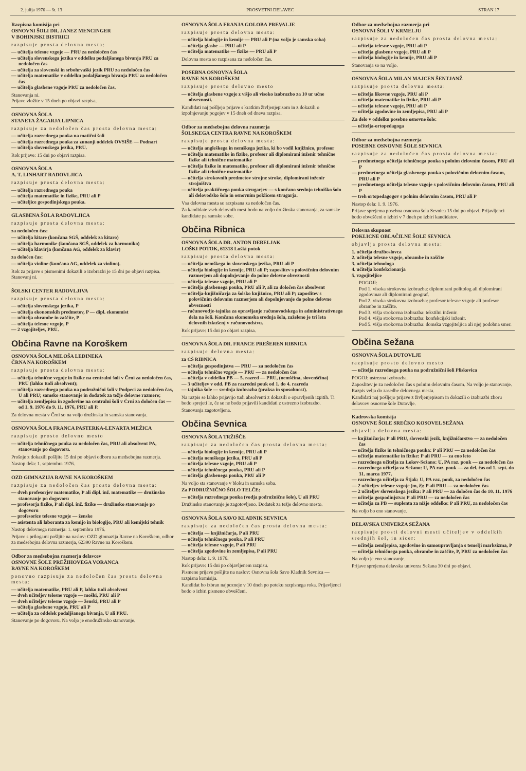2. julija 1976 — št. 13 PROSVETNI DELAVEC STRAN 17
Razpisna komisija pri
OSNOVNI ŠOLI DR. JANEZ MENCINGER
V BOHINJSKI BISTRICI
razpisuje prosta delovna mesta:
— učitelja telesne vzgoje — PRU za nedoločen čas
— učitelja slovenskega jezika v oddelku podaljšanega bivanja PRU za nedoločen čas
— učitelja za slovenski in srbohrvaški jezik PRU za nedoločen čas
— učitelja matematike v oddelku podaljšanega bivanja PRU za nedoločen čas
— učitelja glasbene vzgoje PRU za nedoločen čas.
Stanovanja ni.
Prijave vložite v 15 dneh po objavi razpisa.
OSNOVNA ŠOLA
STANETA ŽAGARJA LIPNICA
razpisuje za nedoločen čas prosta delovna mesta:
— učitelja razrednega pouka na matični šoli
— učitelja razrednega pouka za zunanji oddelek OVSIŠE — Podnart
— učitelja slovenskega jezika, PRU.
Rok prijave: 15 dni po objavi razpisa.
OSNOVNA ŠOLA
A. T. LINHART RADOVLJICA
razpisuje prosta delovna mesta:
— učitelja razrednega pouka
— učitelja matematike in fizike, PRU ali P
— učiteljice gospodinjskega pouka.
GLASBENA ŠOLA RADOVLJICA
razpisuje prosta delovna mesta:
za nedoločen čas:
— učitelja kitare (končana SGŠ, oddelek za kitaro)
— učitelja harmonike (končana SGŠ, oddelek za harmoniko)
— učitelja klavirja (končana AG, oddelek za klavir)
za določen čas:
— učitelja violine (končana AG, oddelek za violino).
Rok za prijave s pismenimi dokazili o izobrazbi je 15 dni po objavi razpisa. Stanovanj ni.
ŠOLSKI CENTER RADOVLJIVA
razpisuje prosta delovna mesta:
— učitelja slovenskega jezika, P
— učitelja ekonomskih predmetov, P — dipl. ekonomist
— učitelja obrambe in zaščite, P
— učitelja telesne vzgoje, P
— 2 vzgojiteljev, PRU.
Občina Ravne na Koroškem
OSNOVNA ŠOLA MILOŠA LEDINEKA
ČRNA NA KOROŠKEM
razpisuje prosta delovna mesta:
— učitelja tehnične vzgoje in fizike na centralni šoli v Črni za nedoločen čas, PRU (lahko tudi absolvent);
— učitelja razrednega pouka na podružnični šoli v Podpeci za nedoločen čas, U ali PRU; samsko stanovanje in dodatek za težje delovne razmere;
— učitelja zemljepisa in zgodovine na centralni šoli v Črni za določen čas — od 1. 9. 1976 do 9. 11. 1976, PRU ali P.
Za delovna mesta v Črni so na voljo družinska in samska stanovanja.
OSNOVNA ŠOLA FRANCA PASTERKA-LENARTA MEŽICA
razpisuje prosto delovno mesto
— učitelja tehničnega pouka za nedoločen čas, PRU ali absolvent PA, stanovanje po dogovoru.
Prošnje z dokazili pošljite 15 dni po objavi odboru za medsebojna razmerja.
Nastop dela: 1. septembra 1976.
OZD GIMNAZIJA RAVNE NA KOROŠKEM
razpisuje za nedoločen čas prosta delovna mesta:
— dveh profesorjev matematike, P ali dipl. inž. matematike — družinsko stanovanje po dogovoru
— profesorja fizike, P ali dipl. inž. fizike — družinsko stanovanje po dogovoru
— profesorice telesne vzgoje — ženske
— asistenta ali laboranta za kemijo in biologijo, PRU ali kemijski tehnik
Nastop delovnega razmerja: 1. septembra 1976.
Prijave s prilogami pošljite na naslov: OZD gimnazija Ravne na Koroškem, odbor za medsebojna delovna razmerja, 62390 Ravne na Koroškem.
Odbor za medsebojna razmerja delavcev
OSNOVNE ŠOLE PREŽIHOVEGA VORANCA
RAVNE NA KOROŠKEM
ponovno razpisuje za nedoločen čas prosta delovna mesta:
— učitelja matematike, PRU ali P, lahko tudi absolvent
— dveh učiteljev telesne vzgoje — moški, PRU ali P
— dveh učiteljev telesne vzgoje — ženski, PRU ali P
— učitelja glasbene vzgoje, PRU ali P
— učitelja za oddelek podaljšanega bivanja, U ali PRU.
Stanovanje po dogovoru. Na voljo je enodružinsko stanovanje.
OSNOVNA ŠOLA FRANJA GOLOBA PREVALJE
razpisuje prosta delovna mesta:
— učitelja biologije in kemije — PRU ali P (na voljo je samska soba)
— učitelja glasbe — PRU ali P
— učitelja matematike — fizike — PRU ali P
Delovna mesta so razpisana za nedoločen čas.
POSEBNA OSNOVNA ŠOLA
RAVNE NA KOROŠKEM
razpisuje prosto delovno mesto
— učitelja glasbene vzgoje z višjo ali visoko izobrazbo za 10 ur učne obveznosti.
Kandidati naj pošljejo prijave s kratkim življenjepisom in z dokazili o izpolnjevanju pogojev v 15 dneh od dneva razpisa.
Odbor za medsebojna delovna razmerja
ŠOLSKEGA CENTRA RAVNE NA KOROŠKEM
razpisuje prosta delovna mesta:
— učitelja angleškega in nemškega jezika, ki bo vodil knjižnico, profesor
— učitelja matematike in fizike, profesor ali diplomirani inženir tehnične fizike ali tehnične matematike
— učitelja fizike in matematike, profesor ali diplomirani inženir tehnične fizike ali tehnične matematike
— učitelja strokovnih predmetov strojne stroke, diplomirani inženir strojništva
— učitelja praktičnega pouka strugarjev — s končano srednjo tehniško šolo ali delovodsko šolo in osnovnim poklicem strugarja.
Vsa delovna mesta so razpisana za nedoločen čas.
Za kandidate vseh delovnih mest bodo na voljo družinska stanovanja, za samske kandidate pa samske sobe.
Občina Ribnica
OSNOVNA ŠOLA DR. ANTON DEBELJAK
LOŠKI POTOK, 61318 Loški potok
razpisuje prosta delovna mesta:
— učitelja nemškega in slovenskega jezika, PRU ali P
— učitelja biologije in kemije, PRU ali P; zaposlitev s polovičnim delovnim razmerjem ali dopolnjevanje do polne delovne obveznosti
— učitelja telesne vzgoje, PRU ali P
— učitelja glasbenega pouka, PRU ali P, ali za določen čas absolvent
— učitelja-knjižničarja za šolsko knjižnico, PRU ali P; zaposlitev s polovičnim delovnim razmerjem ali dopolnjevanje do polne delovne obveznosti
— računovodje-tajnika za opravljanje računovodskega in administrativnega dela na šoli. Končana ekonomska srednja šola, zaželeno je tri leta delovnih izkušenj v računovodstvu.
Rok prijave: 15 dni po objavi razpisa.
OSNOVNA ŠOLA DR. FRANCE PREŠEREN RIBNICA
razpisuje delovna mesta:
za CŠ RIBNICA
— učitelja gospodinjstva — PRU — za nedoločen čas
— učitelja tehnične vzgoje — PRU — za nedoločen čas
— učitelja v oddelku PB — 5. razred — PRU, (nemščina, slovenščina)
— 3 učiteljev v odd. PB za razredni pouk od 1. do 4. razreda
— tajnika šole — srednja izobrazba (praksa in sposobnost).
Na razpis se lahko prijavijo tudi absolventi z dokazili o opravljenih izpitih. Ti bodo sprejeti le, če se ne bodo prijavili kandidati z ustrezno izobrazbo.
Stanovanja zagotovljena.
Občina Sevnica
OSNOVNA ŠOLA TRŽIŠČE
razpisuje za nedoločen čas prosta delovna mesta:
— učitelja biologije in kemije, PRU ali P
— učitelja nemškega jezika, PRU ali P
— učitelja telesne vzgoje, PRU ali P
— učitelja tehničnega pouka, PRU ali P
— učitelja glasbenega pouka, PRU ali P
Na voljo sta stanovanje v bloku in samska soba.
Za PODRUŽNIČNO ŠOLO TELČE:
— učitelja razrednega pouka (vodja podružnične šole), U ali PRU
Družinsko stanovanje je zagotovljeno. Dodatek za težje delovno mesto.
OSNOVNA ŠOLA SAVO KLADNIK SEVNICA
razpisuje za nedoločen čas prosta delovna mesta:
— učitelja — knjižničarja, P ali PRU
— učitelja tehničnega pouka, P ali PRU
— učitelja telesne vzgoje, P ali PRU
— učitelja zgodovine in zemljepisa, P ali PRU
Nastop dela: 1. 9. 1976.
Rok prijave: 15 dni po objavljenem razpisu.
Pismene prijave pošljite na naslov: Osnovna šola Savo Kladnik Sevnica — razpisna komisija.
Kandidat bo izbran najpozneje v 10 dneh po poteku razpisnega roka. Prijavljenci bodo o izbiri pismeno obveščeni.
Odbor za medsebojna razmerja pri
OSNOVNI ŠOLI V KRMELJU
razpisuje za nedoločen čas prosta delovna mesta:
— učitelja telesne vzgoje, PRU ali P
— učitelja glasbene vzgoje, PRU ali P
— učitelja biologije in kemije, PRU ali P
Stanovanja so na voljo.
OSNOVNA ŠOLA MILAN MAJCEN ŠENTJANŽ
razpisuje prosta delovna mesta:
— učitelja likovne vzgoje, PRU ali P
— učitelja matematike in fizike, PRU ali P
— učitelja telesne vzgoje, PRU ali P
— učitelja zgodovine in zemljepisa, PRU ali P
Za delo v oddelku posebne osnovne šole:
— učitelja-ortopedagoga
Odbor za medsebojna razmerja
POSEBNE OSNOVNE ŠOLE SEVNICA
razpisuje za nedoločen čas prosta delovna mesta:
— predmetnega učitelja tehničnega pouka s polnim delovnim časom, PRU ali P
— predmetnega učitelja glasbenega pouka s polovičnim delovnim časom, PRU ali P
— predmetnega učitelja telesne vzgoje s polovičnim delovnim časom, PRU ali P
— treh ortopedagogov s polnim delovnim časom, PRU ali P
Nastop dela: 1. 9. 1976.
Prijave sprejema posebna osnovna šola Sevnica 15 dni po objavi. Prijavljenci bodo obveščeni o izbiri v 7 dneh po izbiri kandidatov.
Delovna skupnost
POKLICNE OBLAČILNE ŠOLE SEVNICA
objavlja prosta delovna mesta:
1. učitelja družboslovca
2. učitelja telesne vzgoje, obrambe in zaščite
3. učitelja tehnologa
4. učitelja konfekcionarja
5. vzgojiteljice
POGOJI:
Pod 1. visoka strokovna izobrazba: diplomirani politolog ali diplomirani zgodovinar ali diplomirani geograf.
Pod 2. visoka strokovna izobrazba: profesor telesne vzgoje ali profesor obrambe in zaščite.
Pod 3. višja strokovna izobrazba: tekstilni inženir.
Pod 4. višja strokovna izobrazba: konfekcijski inženir.
Pod 5. višja strokovna izobrazba: domska vzgojiteljica ali njej podobna smer.
Občina Sežana
OSNOVNA ŠOLA DUTOVLJE
razpisuje prosto delovno mesto
— učitelja razrednega pouka na podružnični šoli Pliskovica
POGOJ: ustrezna izobrazba.
Zaposlitev je za nedoločen čas s polnim delovnim časom. Na voljo je stanovanje. Razpis velja do zasedbe delovnega mesta.
Kandidati naj pošljejo prijave z življenjepisom in dokazili o izobrazbi zboru delavcev osnovne šole Dutovlje.
Kadrovska komisija
OSNOVNE ŠOLE SREČKO KOSOVEL SEŽANA
objavlja delovna mesta:
— knjižničarja: P ali PRU, slovenski jezik, knjižničarstvo — za nedoločen čas
— učitelja fizike in tehničnega pouka: P ali PRU — za nedoločen čas
— učitelja matematike in fizike: P ali PRU — za eno leto
— razrednega učitelja za Lokev-Sežano: U, PA raz. pouk — za nedoločen čas
— razrednega učitelja za Sežano: U, PA raz. pouk — za del. čas od 1. sept. do 31. marca 1977.
— razrednega učitelja za Štjak: U, PA raz. pouk, za nedoločen čas
— 2 učiteljev telesne vzgoje (m, ž): P ali PRU — za nedoločen čas
— 2 učiteljev slovenskega jezika: P ali PRU — za določen čas do 10. 11. 1976
— učitelja gospodinjstva: P ali PRU — za nedoločen čas
— učitelja za PB — suplenta za nižje oddelke: P ali PRU, za nedoločen čas
Na voljo bo eno stanovanje.
DELAVSKA UNIVERZA SEŽANA
razpisuje prosti delovni mesti učiteljev v oddelkih srednjih šol, in sicer:
— učitelja zemljepisa, zgodovine in samoupravljanja s temelji marksizma, P
— učitelja tehničnega pouka, obrambe in zaščite, P, PRU za nedoločen čas
Na voljo je eno stanovanje.
Prijave sprejema delavska univerza Sežana 30 dni po objavi.